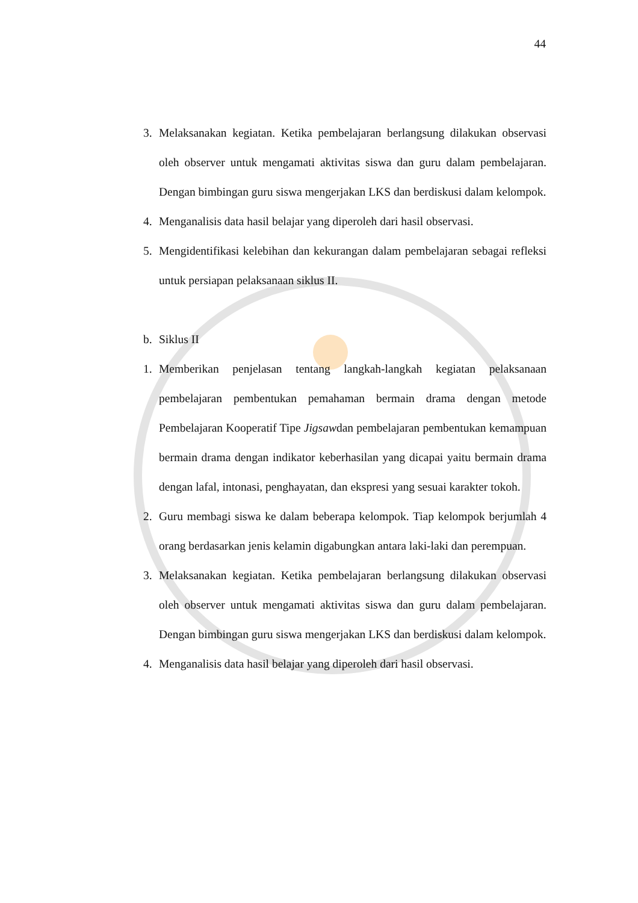44
3. Melaksanakan kegiatan. Ketika pembelajaran berlangsung dilakukan observasi oleh observer untuk mengamati aktivitas siswa dan guru dalam pembelajaran. Dengan bimbingan guru siswa mengerjakan LKS dan berdiskusi dalam kelompok.
4. Menganalisis data hasil belajar yang diperoleh dari hasil observasi.
5. Mengidentifikasi kelebihan dan kekurangan dalam pembelajaran sebagai refleksi untuk persiapan pelaksanaan siklus II.
b. Siklus II
1. Memberikan penjelasan tentang langkah-langkah kegiatan pelaksanaan pembelajaran pembentukan pemahaman bermain drama dengan metode Pembelajaran Kooperatif Tipe Jigsawdan pembelajaran pembentukan kemampuan bermain drama dengan indikator keberhasilan yang dicapai yaitu bermain drama dengan lafal, intonasi, penghayatan, dan ekspresi yang sesuai karakter tokoh.
2. Guru membagi siswa ke dalam beberapa kelompok. Tiap kelompok berjumlah 4 orang berdasarkan jenis kelamin digabungkan antara laki-laki dan perempuan.
3. Melaksanakan kegiatan. Ketika pembelajaran berlangsung dilakukan observasi oleh observer untuk mengamati aktivitas siswa dan guru dalam pembelajaran. Dengan bimbingan guru siswa mengerjakan LKS dan berdiskusi dalam kelompok.
4. Menganalisis data hasil belajar yang diperoleh dari hasil observasi.